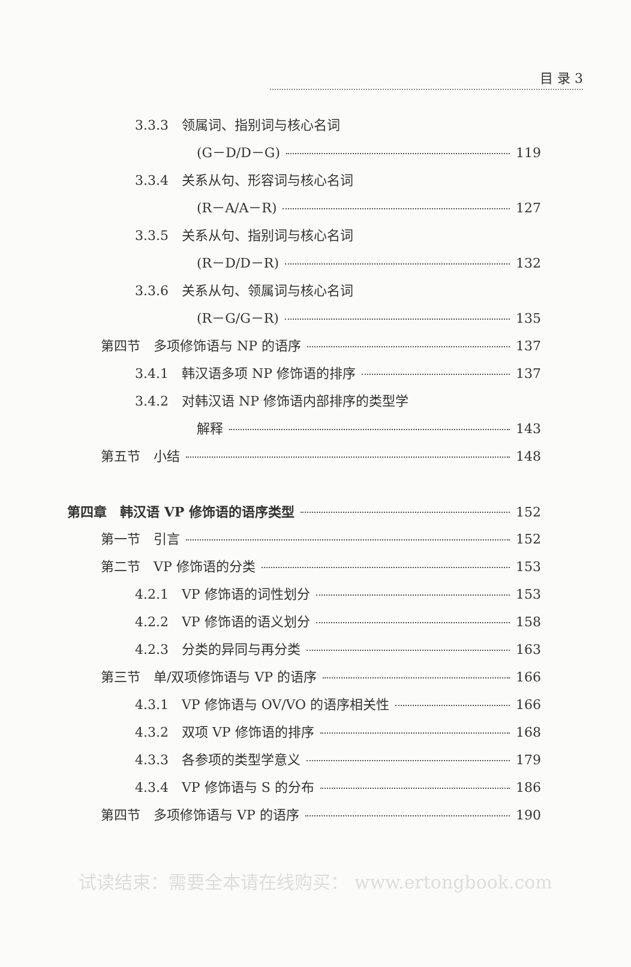目 录 3
3.3.3　领属词、指别词与核心名词
(G－D/D－G) 119
3.3.4　关系从句、形容词与核心名词
(R－A/A－R) 127
3.3.5　关系从句、指别词与核心名词
(R－D/D－R) 132
3.3.6　关系从句、领属词与核心名词
(R－G/G－R) 135
第四节　多项修饰语与 NP 的语序 137
3.4.1　韩汉语多项 NP 修饰语的排序 137
3.4.2　对韩汉语 NP 修饰语内部排序的类型学
解释 143
第五节　小结 148
第四章　韩汉语 VP 修饰语的语序类型 152
第一节　引言 152
第二节　VP 修饰语的分类 153
4.2.1　VP 修饰语的词性划分 153
4.2.2　VP 修饰语的语义划分 158
4.2.3　分类的异同与再分类 163
第三节　单/双项修饰语与 VP 的语序 166
4.3.1　VP 修饰语与 OV/VO 的语序相关性 166
4.3.2　双项 VP 修饰语的排序 168
4.3.3　各参项的类型学意义 179
4.3.4　VP 修饰语与 S 的分布 186
第四节　多项修饰语与 VP 的语序 190
试读结束：需要全本请在线购买： www.ertongbook.com